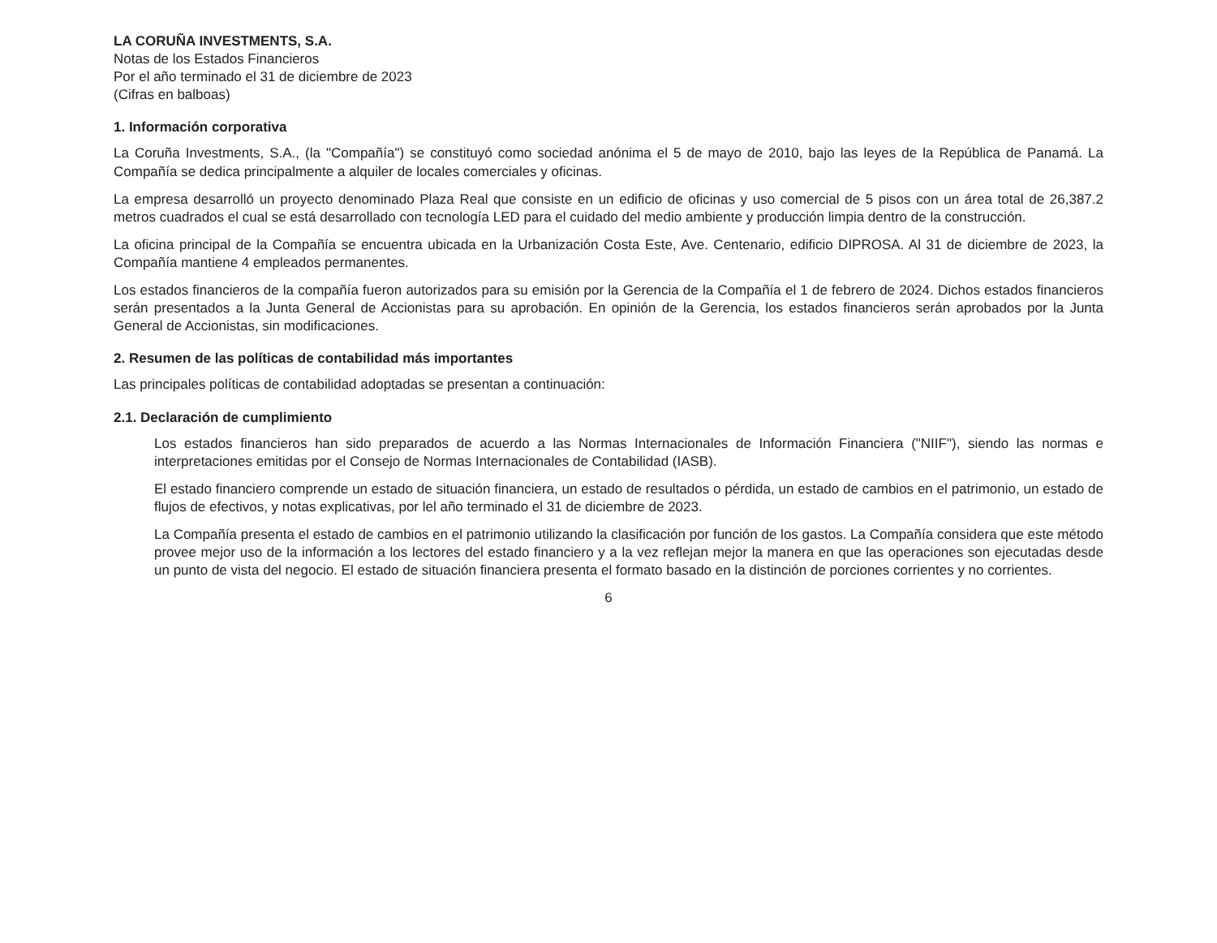LA CORUÑA INVESTMENTS, S.A.
Notas de los Estados Financieros
Por el año terminado el 31 de diciembre de 2023
(Cifras en balboas)
1. Información corporativa
La Coruña Investments, S.A., (la "Compañía") se constituyó como sociedad anónima el 5 de mayo de 2010, bajo las leyes de la República de Panamá. La Compañía se dedica principalmente a alquiler de locales comerciales y oficinas.
La empresa desarrolló un proyecto denominado Plaza Real que consiste en un edificio de oficinas y uso comercial de 5 pisos con un área total de 26,387.2 metros cuadrados el cual se está desarrollado con tecnología LED para el cuidado del medio ambiente y producción limpia dentro de la construcción.
La oficina principal de la Compañía se encuentra ubicada en la Urbanización Costa Este, Ave. Centenario, edificio DIPROSA. Al 31 de diciembre de 2023, la Compañía mantiene 4 empleados permanentes.
Los estados financieros de la compañía fueron autorizados para su emisión por la Gerencia de la Compañía el 1 de febrero de 2024. Dichos estados financieros serán presentados a la Junta General de Accionistas para su aprobación. En opinión de la Gerencia, los estados financieros serán aprobados por la Junta General de Accionistas, sin modificaciones.
2. Resumen de las políticas de contabilidad más importantes
Las principales políticas de contabilidad adoptadas se presentan a continuación:
2.1. Declaración de cumplimiento
Los estados financieros han sido preparados de acuerdo a las Normas Internacionales de Información Financiera ("NIIF"), siendo las normas e interpretaciones emitidas por el Consejo de Normas Internacionales de Contabilidad (IASB).
El estado financiero comprende un estado de situación financiera, un estado de resultados o pérdida, un estado de cambios en el patrimonio, un estado de flujos de efectivos, y notas explicativas, por lel año terminado el 31 de diciembre de 2023.
La Compañía presenta el estado de cambios en el patrimonio utilizando la clasificación por función de los gastos. La Compañía considera que este método provee mejor uso de la información a los lectores del estado financiero y a la vez reflejan mejor la manera en que las operaciones son ejecutadas desde un punto de vista del negocio. El estado de situación financiera presenta el formato basado en la distinción de porciones corrientes y no corrientes.
6